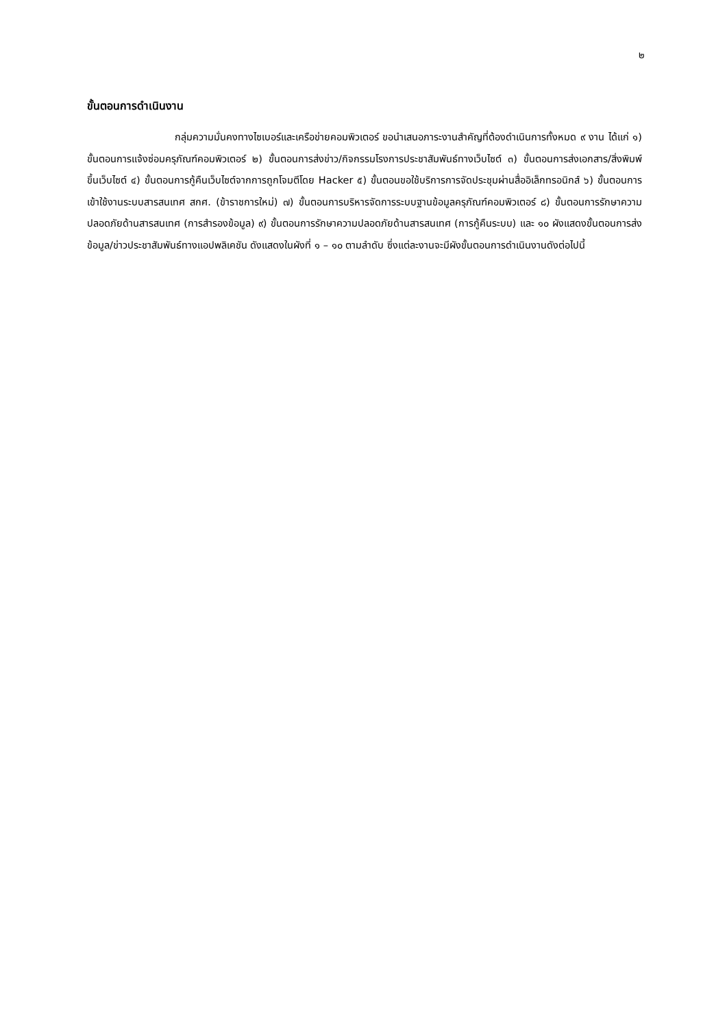๒
ขั้นตอนการดำเนินงาน
กลุ่มความมั่นคงทางไซเบอร์และเครือข่ายคอมพิวเตอร์ ขอนำเสนอภาระงานสำคัญที่ต้องดำเนินการทั้งหมด ๙ งาน ได้แก่ ๑) ขั้นตอนการแจ้งซ่อมครุภัณฑ์คอมพิวเตอร์ ๒) ขั้นตอนการส่งข่าว/กิจกรรมโรงการประชาสัมพันธ์ทางเว็บไซต์ ๓) ขั้นตอนการส่งเอกสาร/สิ่งพิมพ์ ขึ้นเว็บไซต์ ๔) ขั้นตอนการกู้คืนเว็บไซต์จากการถูกโจมตีโดย Hacker ๕) ขั้นตอนขอใช้บริการการจัดประชุมผ่านสื่ออิเล็กทรอนิกส์ ๖) ขั้นตอนการเข้าใช้งานระบบสารสนเทศ สกศ. (ข้าราชการใหม่) ๗) ขั้นตอนการบริหารจัดการระบบฐานข้อมูลครุภัณฑ์คอมพิวเตอร์ ๘) ขั้นตอนการรักษาความปลอดภัยด้านสารสนเทศ (การสำรองข้อมูล) ๙) ขั้นตอนการรักษาความปลอดภัยด้านสารสนเทศ (การกู้คืนระบบ) และ ๑๐ ผังแสดงขั้นตอนการส่งข้อมูล/ข่าวประชาสัมพันธ์ทางแอปพลิเคชัน ดังแสดงในผังที่ ๑ – ๑๐ ตามลำดับ ซึ่งแต่ละงานจะมีผังขั้นตอนการดำเนินงานดังต่อไปนี้